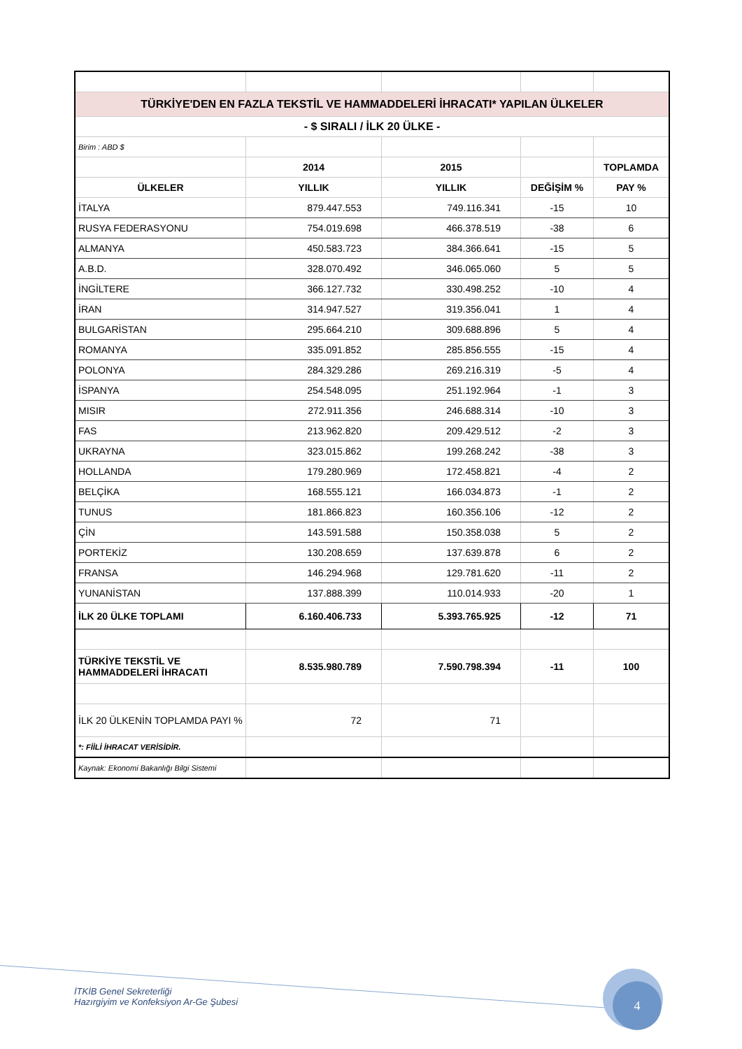| TÜRKİYE'DEN EN FAZLA TEKSTİL VE HAMMADDELERİ İHRACATI* YAPILAN ÜLKELER | | | | |
| - $ SIRALI / İLK 20 ÜLKE - | | | | |
| Birim : ABD $ | | | | |
| | 2014 | 2015 | | TOPLAMDA |
| ÜLKELER | YILLIK | YILLIK | DEĞİŞİM % | PAY % |
| İTALYA | 879.447.553 | 749.116.341 | -15 | 10 |
| RUSYA FEDERASYONU | 754.019.698 | 466.378.519 | -38 | 6 |
| ALMANYA | 450.583.723 | 384.366.641 | -15 | 5 |
| A.B.D. | 328.070.492 | 346.065.060 | 5 | 5 |
| İNGİLTERE | 366.127.732 | 330.498.252 | -10 | 4 |
| İRAN | 314.947.527 | 319.356.041 | 1 | 4 |
| BULGARİSTAN | 295.664.210 | 309.688.896 | 5 | 4 |
| ROMANYA | 335.091.852 | 285.856.555 | -15 | 4 |
| POLONYA | 284.329.286 | 269.216.319 | -5 | 4 |
| İSPANYA | 254.548.095 | 251.192.964 | -1 | 3 |
| MISIR | 272.911.356 | 246.688.314 | -10 | 3 |
| FAS | 213.962.820 | 209.429.512 | -2 | 3 |
| UKRAYNA | 323.015.862 | 199.268.242 | -38 | 3 |
| HOLLANDA | 179.280.969 | 172.458.821 | -4 | 2 |
| BELÇİKA | 168.555.121 | 166.034.873 | -1 | 2 |
| TUNUS | 181.866.823 | 160.356.106 | -12 | 2 |
| ÇİN | 143.591.588 | 150.358.038 | 5 | 2 |
| PORTEKİZ | 130.208.659 | 137.639.878 | 6 | 2 |
| FRANSA | 146.294.968 | 129.781.620 | -11 | 2 |
| YUNANİSTAN | 137.888.399 | 110.014.933 | -20 | 1 |
| İLK 20 ÜLKE TOPLAMI | 6.160.406.733 | 5.393.765.925 | -12 | 71 |
| TÜRKİYE TEKSTİL VE HAMMADDELERİ İHRACATI | 8.535.980.789 | 7.590.798.394 | -11 | 100 |
| İLK 20 ÜLKENİN TOPLAMDA PAYI % | 72 | 71 | | |
| *: FİİLİ İHRACAT VERİSİDİR. | | | | |
| Kaynak: Ekonomi Bakanlığı Bilgi Sistemi | | | | |
İTKİB Genel Sekreterliği
Hazırgiyim ve Konfeksiyon Ar-Ge Şubesi
4